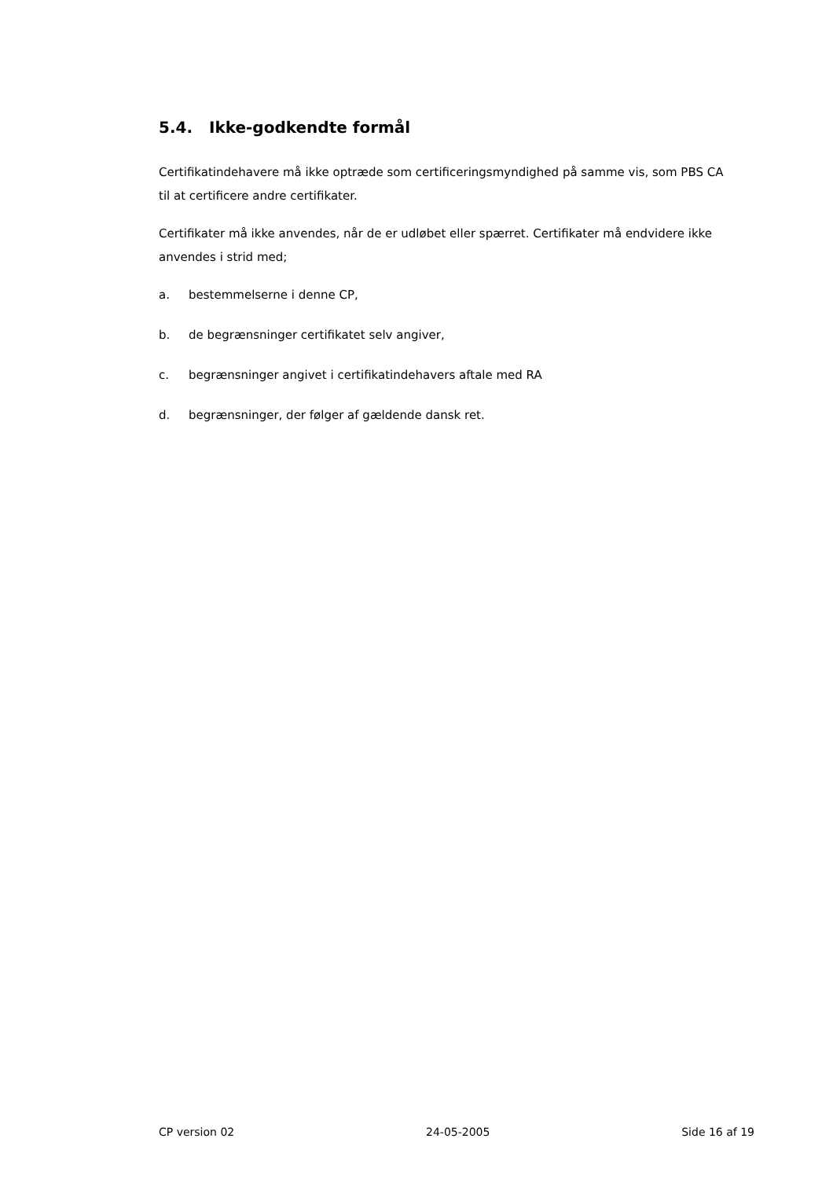5.4. Ikke-godkendte formål
Certifikatindehavere må ikke optræde som certificeringsmyndighed på samme vis, som PBS CA til at certificere andre certifikater.
Certifikater må ikke anvendes, når de er udløbet eller spærret. Certifikater må endvidere ikke anvendes i strid med;
a. bestemmelserne i denne CP,
b. de begrænsninger certifikatet selv angiver,
c. begrænsninger angivet i certifikatindehavers aftale med RA
d. begrænsninger, der følger af gældende dansk ret.
CP version 02 24-05-2005 Side 16 af 19